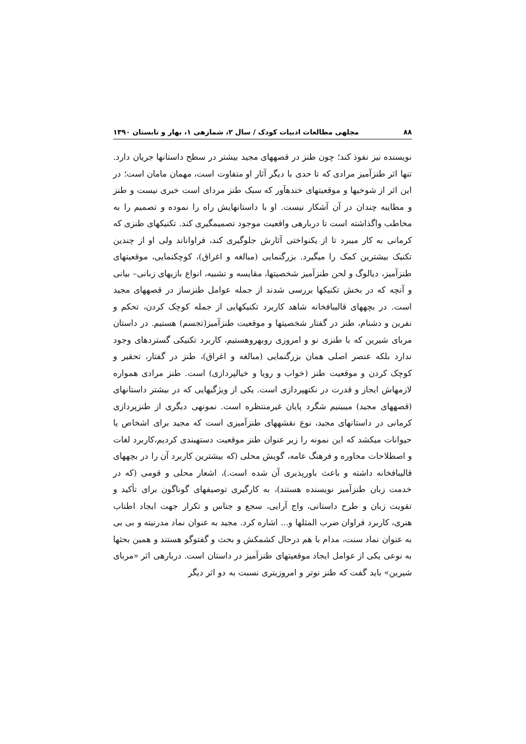۸۸ مجلهی مطالعات ادبیات کودک / سال ۲، شمارهی ۱، بهار و تابستان ۱۳۹۰
نویسنده نیز نفوذ کند؛ چون طنز در قصههای مجید بیشتر در سطح داستانها جریان دارد. تنها اثر طنزآمیز مرادی که تا حدی با دیگر آثار او متفاوت است، مهمان مامان است؛ در این اثر از شوخیها و موقعیتهای خندهآور که سبک طنز مردای است خبری نیست و طنز و مطایبه چندان در آن آشکار نیست. او با داستانهایش راه را نموده و تصمیم را به مخاطب واگذاشته است تا دربارهی واقعیت موجود تصمیمگیری کند. تکنیکهای طنزی که کرمانی به کار میبرد تا از یکنواختی آثارش جلوگیری کند، فراواناند ولی او از چندین تکنیک بیشترین کمک را میگیرد. بزرگنمایی (مبالغه و اغراق)، کوچکنمایی، موقعیتهای طنزآمیز، دیالوگ و لحن طنزآمیز شخصیتها، مقایسه و تشبیه، انواع بازیهای زبانی– بیانی و آنچه که در بخش تکنیکها بررسی شدند از جمله عوامل طنزساز در قصههای مجید است. در بچههای قالیبافخانه شاهد کاربرد تکنیکهایی از جمله کوچک کردن، تحکم و نفرین و دشنام، طنز در گفتار شخصیتها و موقعیت طنزآمیز(تجسم) هستیم. در داستان مربای شیرین که با طنزی نو و امروزی روبهروهستیم، کاربرد تکنیکی گستردهای وجود ندارد بلکه عنصر اصلی همان بزرگنمایی (مبالغه و اغراق)، طنز در گفتار، تحقیر و کوچک کردن و موقعیت طنز (خواب و رویا و خیالپردازی) است. طنز مرادی همواره لازمهاش ایجاز و قدرت در نکتهپردازی است. یکی از ویژگیهایی که در بیشتر داستانهای (قصههای مجید) میبینیم شگرد پایان غیرمنتظره است. نمونهی دیگری از طنزپردازی کرمانی در داستانهای مجید، نوع نقشههای طنزآمیزی است که مجید برای اشخاص یا حیوانات میکشد که این نمونه را زیر عنوان طنز موقعیت دستهبندی کردیم،کاربرد لغات و اصطلاحات محاوره و فرهنگ عامه، گویش محلی (که بیشترین کاربرد آن را در بچههای قالیبافخانه داشته و باعث باورپذیری آن شده است.)، اشعار محلی و قومی (که در خدمت زبان طنزآمیز نویسنده هستند)، به کارگیری توصیفهای گوناگون برای تأکید و تقویت زبان و طرح داستانی، واج آرایی، سجع و جناس و تکرار جهت ایجاد اطناب هنری، کاربرد فراوان ضرب المثلها و... اشاره کرد. مجید به عنوان نماد مدرنیته و بی بی به عنوان نماد سنت، مدام با هم درحال کشمکش و بحث و گفتوگو هستند و همین بحثها به نوعی یکی از عوامل ایجاد موقعیتهای طنزآمیز در داستان است. دربارهی اثر «مربای شیرین» باید گفت که طنز نوتر و امروزیتری نسبت به دو اثر دیگر